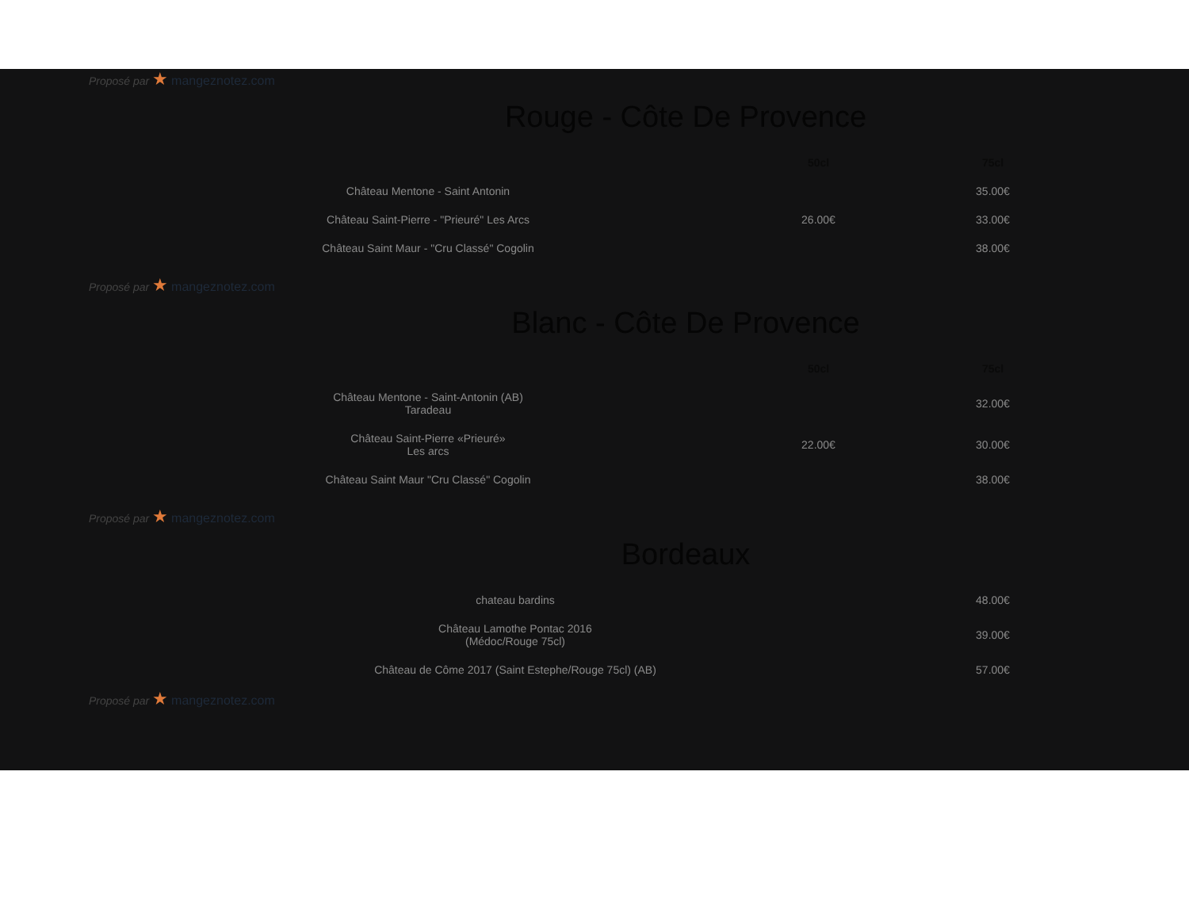Proposé par ★ mangeznotez.com
Rouge - Côte De Provence
| | | 50cl | 75cl |
| --- | --- | --- | --- |
| Château Mentone - Saint Antonin | | | 35.00€ |
| Château Saint-Pierre - "Prieuré" Les Arcs | | 26.00€ | 33.00€ |
| Château Saint Maur - "Cru Classé" Cogolin | | | 38.00€ |
Proposé par ★ mangeznotez.com
Blanc - Côte De Provence
| | | 50cl | 75cl |
| --- | --- | --- | --- |
| Château Mentone - Saint-Antonin (AB) Taradeau | | | 32.00€ |
| Château Saint-Pierre «Prieuré» Les arcs | | 22.00€ | 30.00€ |
| Château Saint Maur "Cru Classé" Cogolin | | | 38.00€ |
Proposé par ★ mangeznotez.com
Bordeaux
| chateau bardins | | 48.00€ |
| Château Lamothe Pontac 2016 (Médoc/Rouge 75cl) | | 39.00€ |
| Château de Côme 2017 (Saint Estephe/Rouge 75cl) (AB) | | 57.00€ |
Proposé par ★ mangeznotez.com